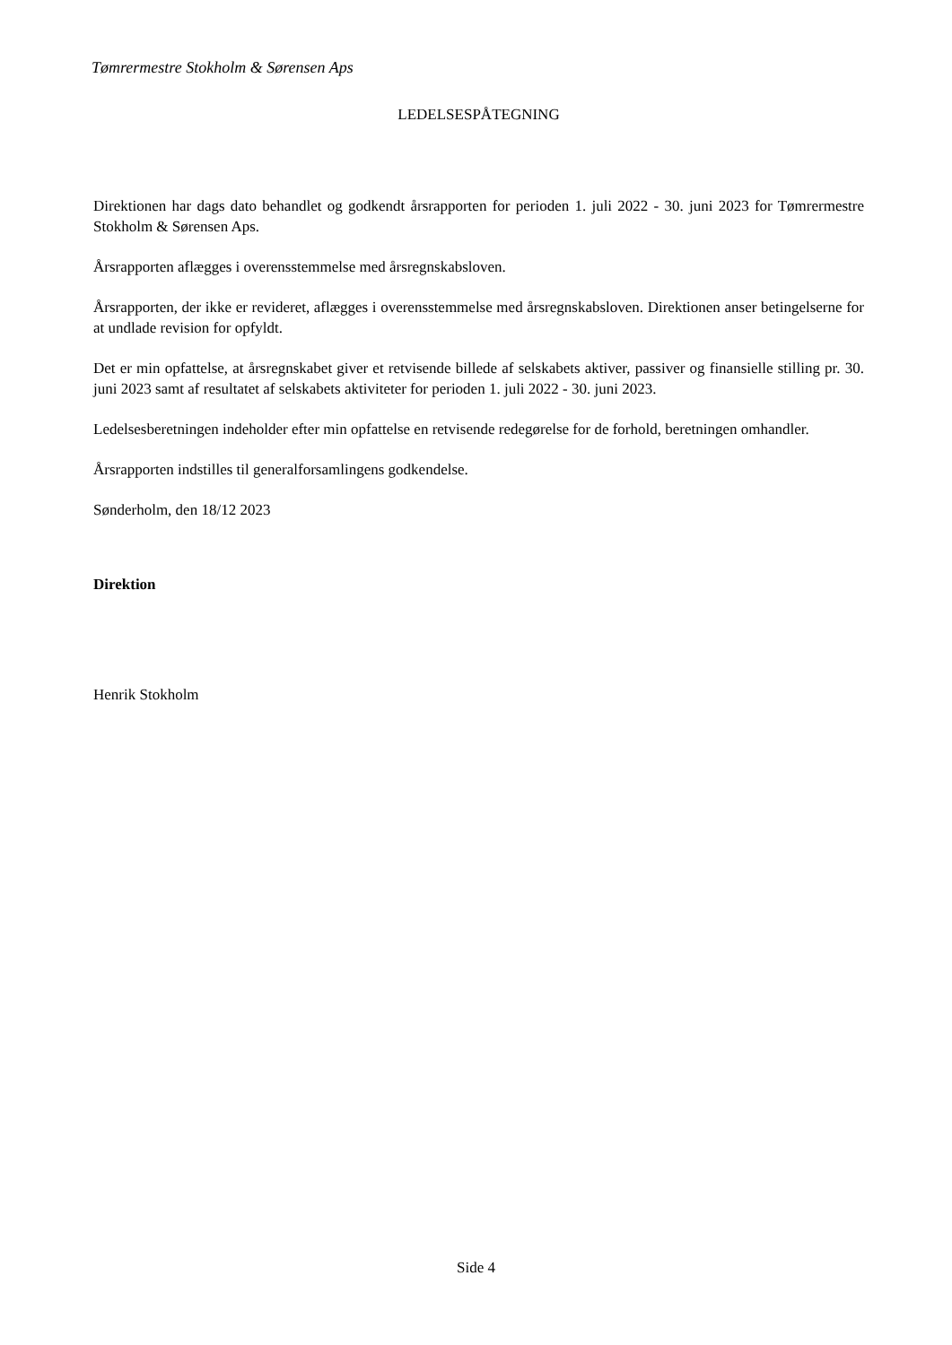Tømrermestre Stokholm & Sørensen Aps
LEDELSESPÅTEGNING
Direktionen har dags dato behandlet og godkendt årsrapporten for perioden 1. juli 2022 - 30. juni 2023 for Tømrermestre Stokholm & Sørensen Aps.
Årsrapporten aflægges i overensstemmelse med årsregnskabsloven.
Årsrapporten, der ikke er revideret, aflægges i overensstemmelse med årsregnskabsloven. Direktionen anser betingelserne for at undlade revision for opfyldt.
Det er min opfattelse, at årsregnskabet giver et retvisende billede af selskabets aktiver, passiver og finansielle stilling pr. 30. juni 2023 samt af resultatet af selskabets aktiviteter for perioden 1. juli 2022 - 30. juni 2023.
Ledelsesberetningen indeholder efter min opfattelse en retvisende redegørelse for de forhold, beretningen omhandler.
Årsrapporten indstilles til generalforsamlingens godkendelse.
Sønderholm, den 18/12 2023
Direktion
Henrik Stokholm
Side 4